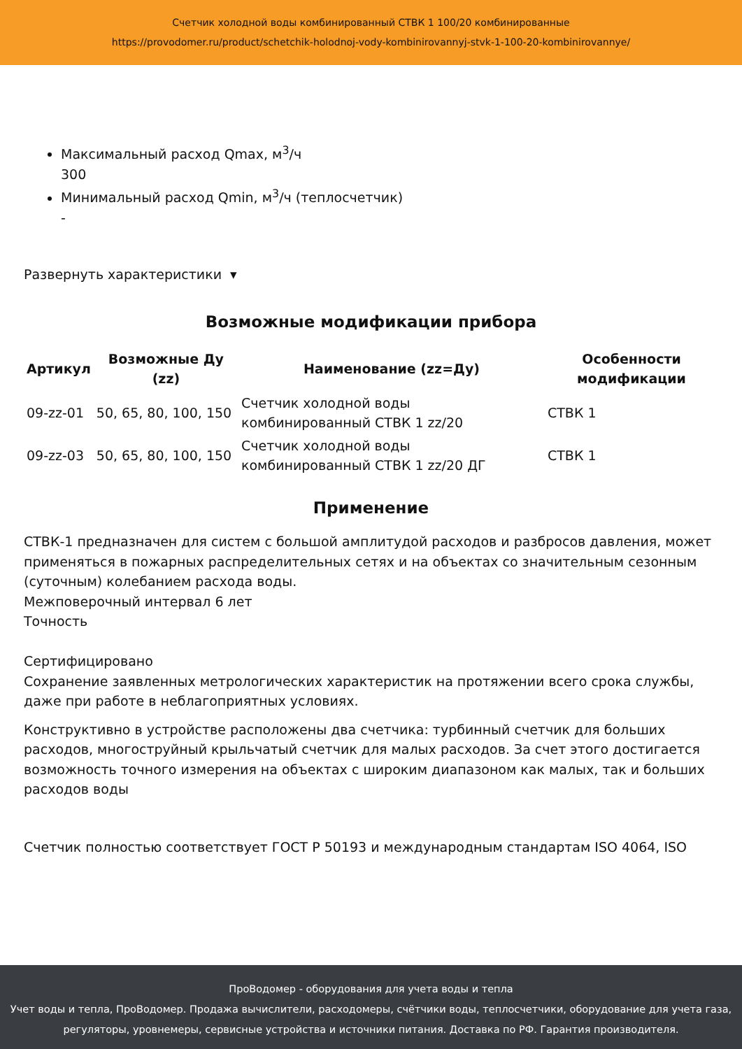Счетчик холодной воды комбинированный СТВК 1 100/20 комбинированные
https://provodomer.ru/product/schetchik-holodnoj-vody-kombinirovannyj-stvk-1-100-20-kombinirovannye/
Максимальный расход Qmax, м<sup>3</sup>/ч
300
Минимальный расход Qmin, м<sup>3</sup>/ч (теплосчетчик)
-
Развернуть характеристики ▾
Возможные модификации прибора
| Артикул | Возможные Ду (zz) | Наименование (zz=Ду) | Особенности модификации |
| --- | --- | --- | --- |
| 09-zz-01 | 50, 65, 80, 100, 150 | Счетчик холодной воды комбинированный СТВК 1 zz/20 | СТВК 1 |
| 09-zz-03 | 50, 65, 80, 100, 150 | Счетчик холодной воды комбинированный СТВК 1 zz/20 ДГ | СТВК 1 |
Применение
СТВК-1 предназначен для систем с большой амплитудой расходов и разбросов давления, может применяться в пожарных распределительных сетях и на объектах со значительным сезонным (суточным) колебанием расхода воды.
Межповерочный интервал 6 лет
Точность
Сертифицировано
Сохранение заявленных метрологических характеристик на протяжении всего срока службы, даже при работе в неблагоприятных условиях.
Конструктивно в устройстве расположены два счетчика: турбинный счетчик для больших расходов, многоструйный крыльчатый счетчик для малых расходов. За счет этого достигается возможность точного измерения на объектах с широким диапазоном как малых, так и больших расходов воды
Счетчик полностью соответствует ГОСТ Р 50193 и международным стандартам ISO 4064, ISO
ПроВодомер - оборудования для учета воды и тепла
Учет воды и тепла, ПроВодомер. Продажа вычислители, расходомеры, счётчики воды, теплосчетчики, оборудование для учета газа, регуляторы, уровнемеры, сервисные устройства и источники питания. Доставка по РФ. Гарантия производителя.